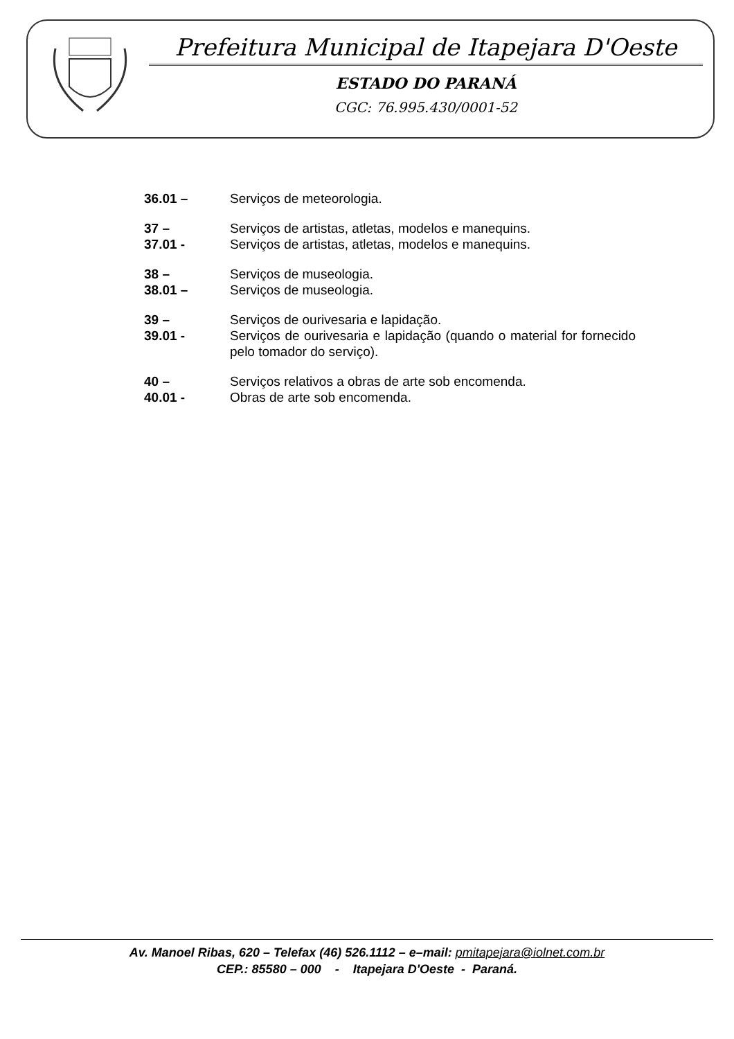Prefeitura Municipal de Itapejara D'Oeste
ESTADO DO PARANÁ
CGC: 76.995.430/0001-52
36.01 – Serviços de meteorologia.
37 – Serviços de artistas, atletas, modelos e manequins.
37.01 - Serviços de artistas, atletas, modelos e manequins.
38 – Serviços de museologia.
38.01 – Serviços de museologia.
39 – Serviços de ourivesaria e lapidação.
39.01 - Serviços de ourivesaria e lapidação (quando o material for fornecido pelo tomador do serviço).
40 – Serviços relativos a obras de arte sob encomenda.
40.01 - Obras de arte sob encomenda.
Av. Manoel Ribas, 620 – Telefax (46) 526.1112 – e–mail: pmitapejara@iolnet.com.br
CEP.: 85580 – 000 - Itapejara D'Oeste - Paraná.